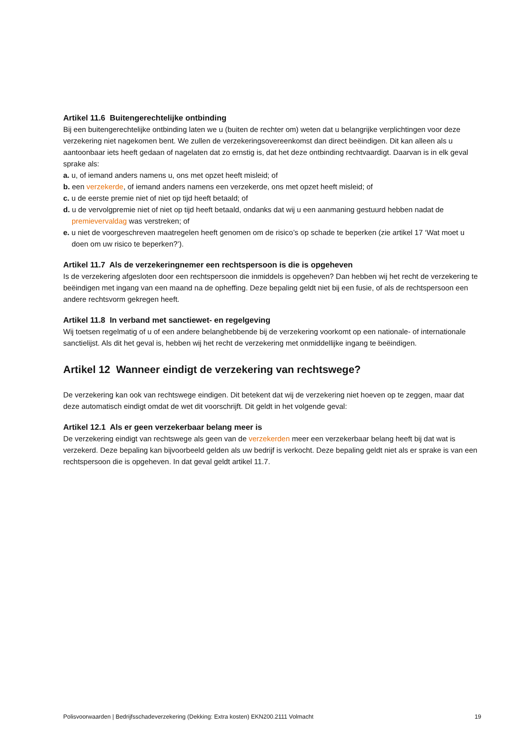Artikel 11.6 Buitengerechtelijke ontbinding
Bij een buitengerechtelijke ontbinding laten we u (buiten de rechter om) weten dat u belangrijke verplichtingen voor deze verzekering niet nagekomen bent. We zullen de verzekeringsovereenkomst dan direct beëindigen. Dit kan alleen als u aantoonbaar iets heeft gedaan of nagelaten dat zo ernstig is, dat het deze ontbinding rechtvaardigt. Daarvan is in elk geval sprake als:
a. u, of iemand anders namens u, ons met opzet heeft misleid; of
b. een verzekerde, of iemand anders namens een verzekerde, ons met opzet heeft misleid; of
c. u de eerste premie niet of niet op tijd heeft betaald; of
d. u de vervolgpremie niet of niet op tijd heeft betaald, ondanks dat wij u een aanmaning gestuurd hebben nadat de premievervaldag was verstreken; of
e. u niet de voorgeschreven maatregelen heeft genomen om de risico’s op schade te beperken (zie artikel 17 ‘Wat moet u doen om uw risico te beperken?’).
Artikel 11.7 Als de verzekeringnemer een rechtspersoon is die is opgeheven
Is de verzekering afgesloten door een rechtspersoon die inmiddels is opgeheven? Dan hebben wij het recht de verzekering te beëindigen met ingang van een maand na de opheffing. Deze bepaling geldt niet bij een fusie, of als de rechtspersoon een andere rechtsvorm gekregen heeft.
Artikel 11.8 In verband met sanctiewet- en regelgeving
Wij toetsen regelmatig of u of een andere belanghebbende bij de verzekering voorkomt op een nationale- of internationale sanctielijst. Als dit het geval is, hebben wij het recht de verzekering met onmiddellijke ingang te beëindigen.
Artikel 12 Wanneer eindigt de verzekering van rechtswege?
De verzekering kan ook van rechtswege eindigen. Dit betekent dat wij de verzekering niet hoeven op te zeggen, maar dat deze automatisch eindigt omdat de wet dit voorschrijft. Dit geldt in het volgende geval:
Artikel 12.1 Als er geen verzekerbaar belang meer is
De verzekering eindigt van rechtswege als geen van de verzekerden meer een verzekerbaar belang heeft bij dat wat is verzekerd. Deze bepaling kan bijvoorbeeld gelden als uw bedrijf is verkocht. Deze bepaling geldt niet als er sprake is van een rechtspersoon die is opgeheven. In dat geval geldt artikel 11.7.
Polisvoorwaarden | Bedrijfsschadeverzekering (Dekking: Extra kosten) EKN200.2111 Volmacht 19